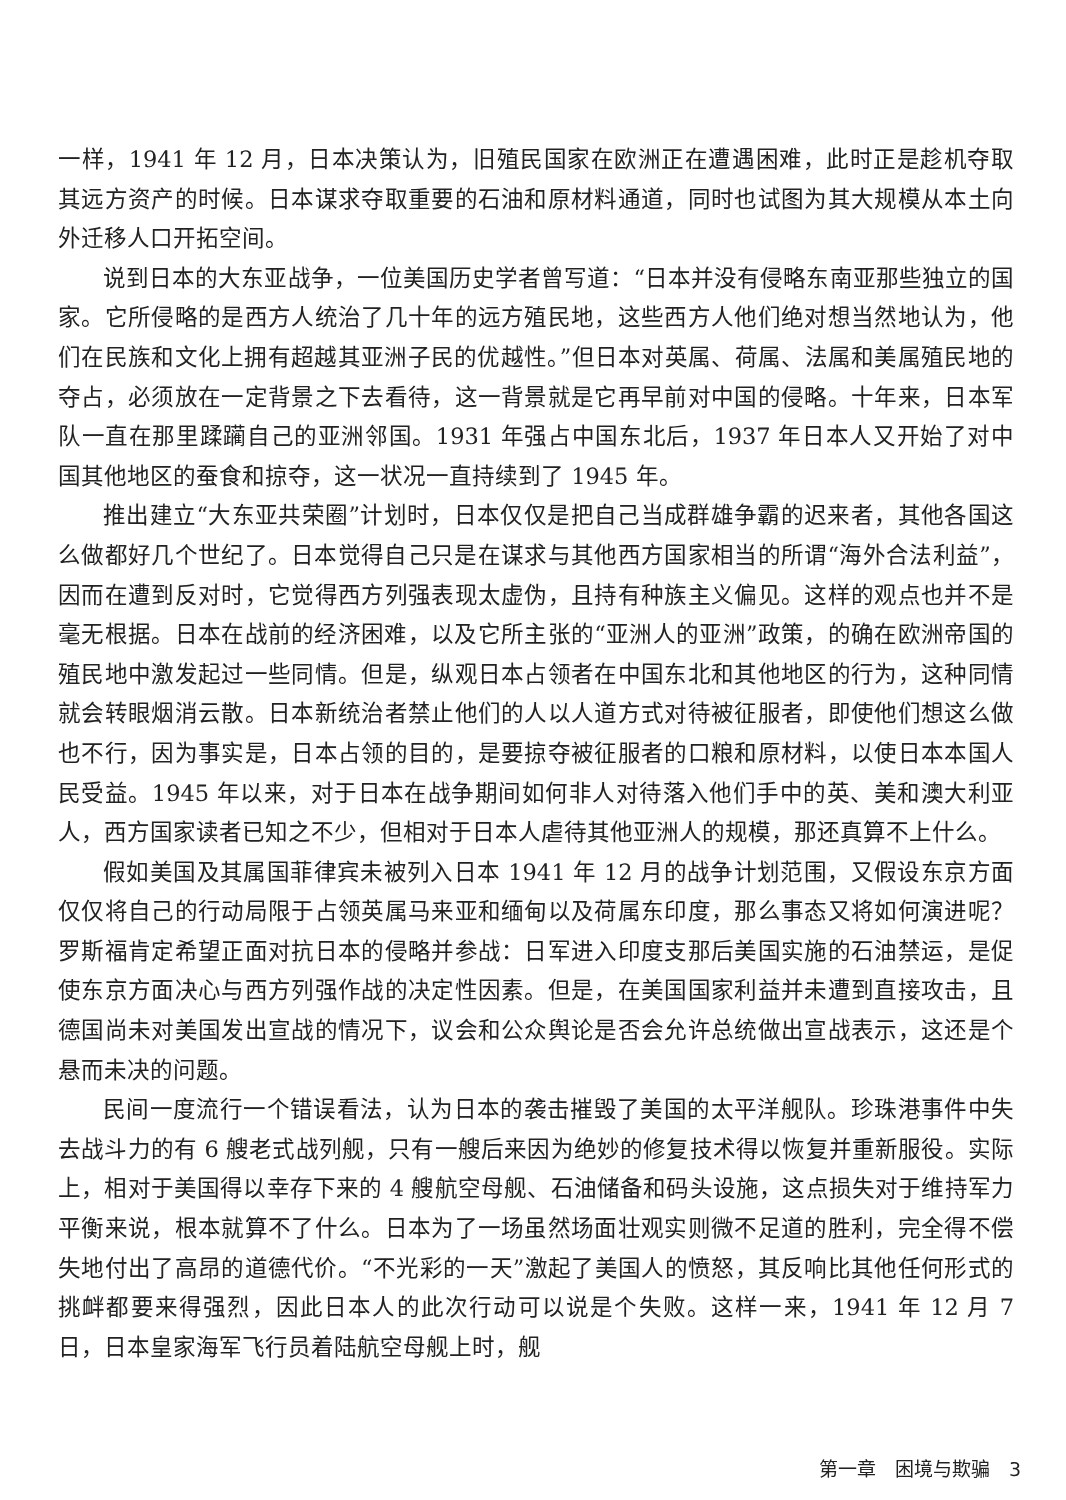一样，1941 年 12 月，日本决策认为，旧殖民国家在欧洲正在遭遇困难，此时正是趁机夺取其远方资产的时候。日本谋求夺取重要的石油和原材料通道，同时也试图为其大规模从本土向外迁移人口开拓空间。
说到日本的大东亚战争，一位美国历史学者曾写道：“日本并没有侵略东南亚那些独立的国家。它所侵略的是西方人统治了几十年的远方殖民地，这些西方人他们绝对想当然地认为，他们在民族和文化上拥有超越其亚洲子民的优越性。”但日本对英属、荷属、法属和美属殖民地的夺占，必须放在一定背景之下去看待，这一背景就是它再早前对中国的侵略。十年来，日本军队一直在那里蹂躏自己的亚洲邻国。1931 年强占中国东北后，1937 年日本人又开始了对中国其他地区的蚕食和掠夺，这一状况一直持续到了 1945 年。
推出建立“大东亚共荣圈”计划时，日本仅仅是把自己当成群雄争霸的迟来者，其他各国这么做都好几个世纪了。日本觉得自己只是在谋求与其他西方国家相当的所谓“海外合法利益”，因而在遭到反对时，它觉得西方列强表现太虚伪，且持有种族主义偏见。这样的观点也并不是毫无根据。日本在战前的经济困难，以及它所主张的“亚洲人的亚洲”政策，的确在欧洲帝国的殖民地中激发起过一些同情。但是，纵观日本占领者在中国东北和其他地区的行为，这种同情就会转眼烟消云散。日本新统治者禁止他们的人以人道方式对待被征服者，即使他们想这么做也不行，因为事实是，日本占领的目的，是要掠夺被征服者的口粮和原材料，以使日本本国人民受益。1945 年以来，对于日本在战争期间如何非人对待落入他们手中的英、美和澳大利亚人，西方国家读者已知之不少，但相对于日本人虐待其他亚洲人的规模，那还真算不上什么。
假如美国及其属国菲律宾未被列入日本 1941 年 12 月的战争计划范围，又假设东京方面仅仅将自己的行动局限于占领英属马来亚和缅甸以及荷属东印度，那么事态又将如何演进呢？罗斯福肯定希望正面对抗日本的侵略并参战：日军进入印度支那后美国实施的石油禁运，是促使东京方面决心与西方列强作战的决定性因素。但是，在美国国家利益并未遭到直接攻击，且德国尚未对美国发出宣战的情况下，议会和公众舆论是否会允许总统做出宣战表示，这还是个悬而未决的问题。
民间一度流行一个错误看法，认为日本的袭击摧毁了美国的太平洋舰队。珍珠港事件中失去战斗力的有 6 艘老式战列舰，只有一艘后来因为绝妙的修复技术得以恢复并重新服役。实际上，相对于美国得以幸存下来的 4 艘航空母舰、石油储备和码头设施，这点损失对于维持军力平衡来说，根本就算不了什么。日本为了一场虽然场面壮观实则微不足道的胜利，完全得不偿失地付出了高昂的道德代价。“不光彩的一天”激起了美国人的愤怒，其反响比其他任何形式的挑衅都要来得强烈，因此日本人的此次行动可以说是个失败。这样一来，1941 年 12 月 7 日，日本皇家海军飞行员着陆航空母舰上时，舰
第一章　困境与欺骗　3